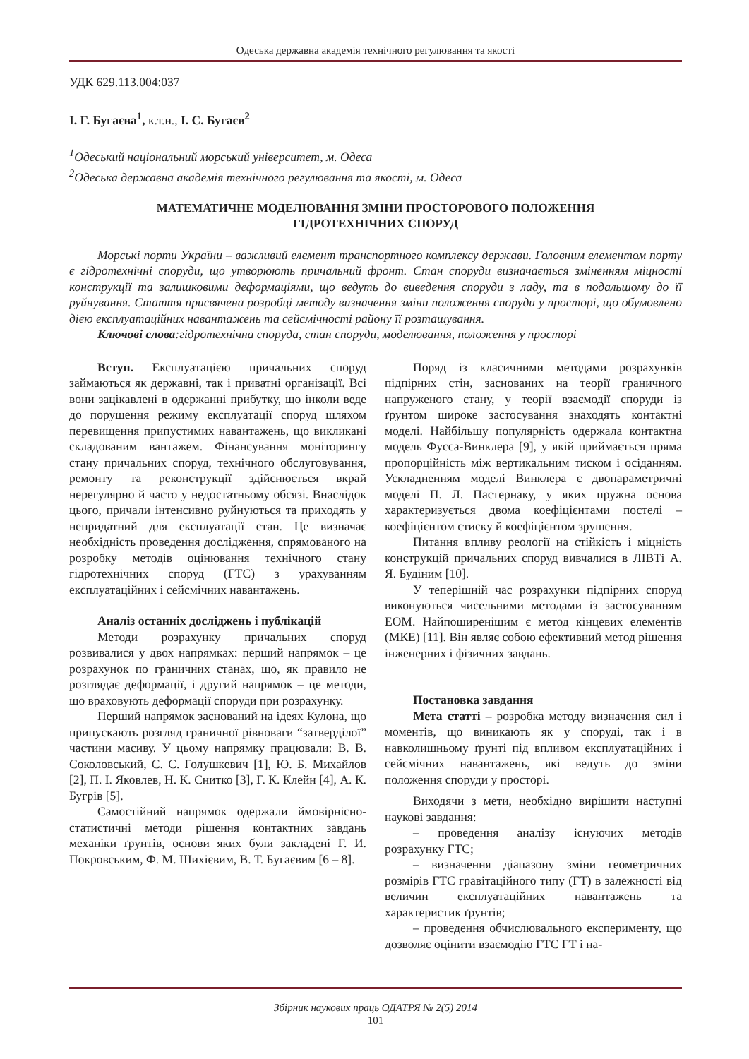Одеська державна академія технічного регулювання та якості
УДК 629.113.004:037
І. Г. Бугаєва<sup>1</sup>, к.т.н., І. С. Бугаєв<sup>2</sup>
<sup>1</sup> Одеський національний морський університет, м. Одеса
<sup>2</sup> Одеська державна академія технічного регулювання та якості, м. Одеса
МАТЕМАТИЧНЕ МОДЕЛЮВАННЯ ЗМІНИ ПРОСТОРОВОГО ПОЛОЖЕННЯ
ГІДРОТЕХНІЧНИХ СПОРУД
Морські порти України – важливий елемент транспортного комплексу держави. Головним елементом порту є гідротехнічні споруди, що утворюють причальний фронт. Стан споруди визначається зміненням міцності конструкції та залишковими деформаціями, що ведуть до виведення споруди з ладу, та в подальшому до її руйнування. Стаття присвячена розробці методу визначення зміни положення споруди у просторі, що обумовлено дією експлуатаційних навантажень та сейсмічності району її розташування.
Ключові слова:гідротехнічна споруда, стан споруди, моделювання, положення у просторі
Вступ. Експлуатацією причальних споруд займаються як державні, так і приватні організації. Всі вони зацікавлені в одержанні прибутку, що інколи веде до порушення режиму експлуатації споруд шляхом перевищення припустимих навантажень, що викликані складованим вантажем. Фінансування моніторингу стану причальних споруд, технічного обслуговування, ремонту та реконструкції здійснюється вкрай нерегулярно й часто у недостатньому обсязі. Внаслідок цього, причали інтенсивно руйнуються та приходять у непридатний для експлуатації стан. Це визначає необхідність проведення дослідження, спрямованого на розробку методів оцінювання технічного стану гідротехнічних споруд (ГТС) з урахуванням експлуатаційних і сейсмічних навантажень.
Аналіз останніх досліджень і публікацій
Методи розрахунку причальних споруд розвивалися у двох напрямках: перший напрямок – це розрахунок по граничних станах, що, як правило не розглядає деформації, і другий напрямок – це методи, що враховують деформації споруди при розрахунку.
Перший напрямок заснований на ідеях Кулона, що припускають розгляд граничної рівноваги “затверділої” частини масиву. У цьому напрямку працювали: В. В. Соколовський, С. С. Голушкевич [1], Ю. Б. Михайлов [2], П. І. Яковлев, Н. К. Снитко [3], Г. К. Клейн [4], А. К. Бугрів [5].
Самостійний напрямок одержали ймовірнісно-статистичні методи рішення контактних завдань механіки ґрунтів, основи яких були закладені Г. И. Покровським, Ф. М. Шихієвим, В. Т. Бугаєвим [6 – 8].
Поряд із класичними методами розрахунків підпірних стін, заснованих на теорії граничного напруженого стану, у теорії взаємодії споруди із ґрунтом широке застосування знаходять контактні моделі. Найбільшу популярність одержала контактна модель Фусса-Винклера [9], у якій приймається пряма пропорційність між вертикальним тиском і осіданням. Ускладненням моделі Винклера є двопараметричні моделі П. Л. Пастернаку, у яких пружна основа характеризується двома коефіцієнтами постелі – коефіцієнтом стиску й коефіцієнтом зрушення.
Питання впливу реології на стійкість і міцність конструкцій причальних споруд вивчалися в ЛІВТі А. Я. Будіним [10].
У теперішній час розрахунки підпірних споруд виконуються чисельними методами із застосуванням ЕОМ. Найпоширенішим є метод кінцевих елементів (МКЕ) [11]. Він являє собою ефективний метод рішення інженерних і фізичних завдань.
Постановка завдання
Мета статті – розробка методу визначення сил і моментів, що виникають як у споруді, так і в навколишньому ґрунті під впливом експлуатаційних і сейсмічних навантажень, які ведуть до зміни положення споруди у просторі.
Виходячи з мети, необхідно вирішити наступні наукові завдання:
– проведення аналізу існуючих методів розрахунку ГТС;
– визначення діапазону зміни геометричних розмірів ГТС гравітаційного типу (ГТ) в залежності від величин експлуатаційних навантажень та характеристик ґрунтів;
– проведення обчислювального експерименту, що дозволяє оцінити взаємодію ГТС ГТ і на-
Збірник наукових праць ОДАТРЯ № 2(5) 2014
101